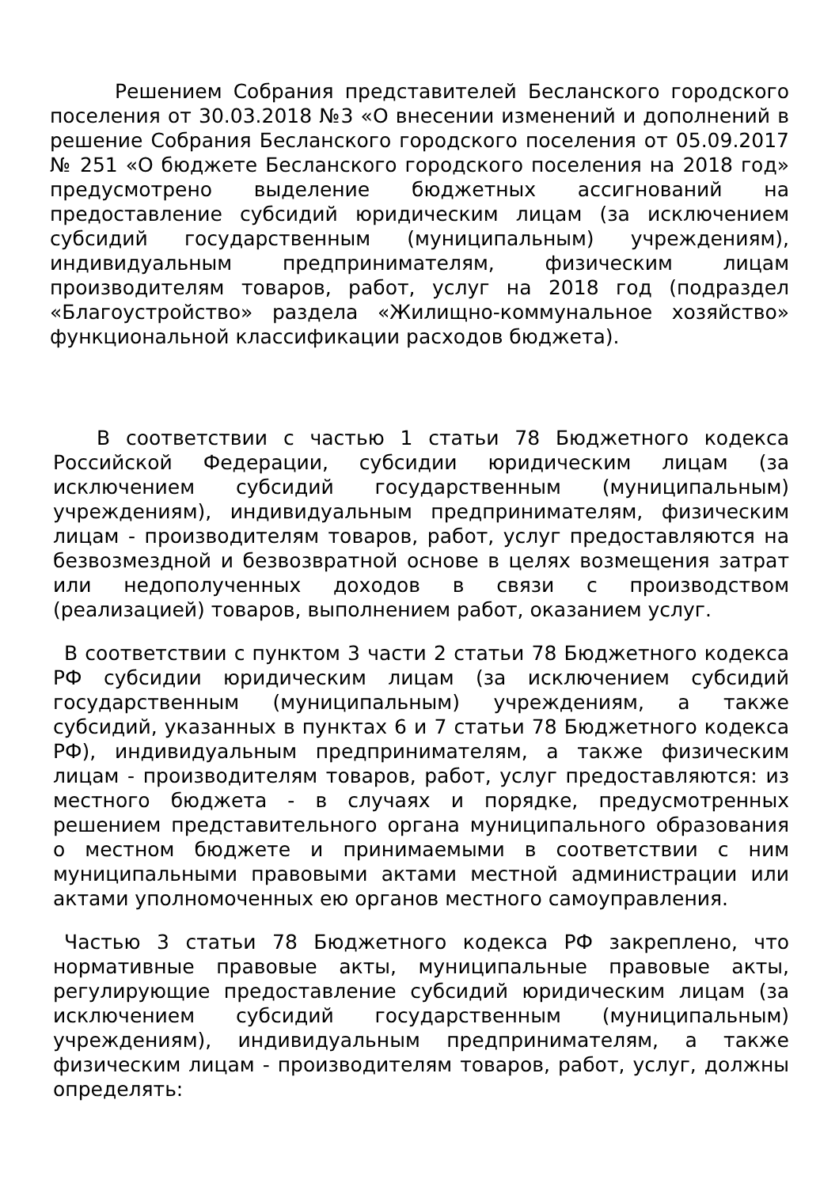Решением Собрания представителей Бесланского городского поселения от 30.03.2018 №3 «О внесении изменений и дополнений в решение Собрания Бесланского городского поселения от 05.09.2017 № 251 «О бюджете Бесланского городского поселения на 2018 год» предусмотрено выделение бюджетных ассигнований на предоставление субсидий юридическим лицам (за исключением субсидий государственным (муниципальным) учреждениям), индивидуальным предпринимателям, физическим лицам производителям товаров, работ, услуг на 2018 год (подраздел «Благоустройство» раздела «Жилищно-коммунальное хозяйство» функциональной классификации расходов бюджета).
В соответствии с частью 1 статьи 78 Бюджетного кодекса Российской Федерации, субсидии юридическим лицам (за исключением субсидий государственным (муниципальным) учреждениям), индивидуальным предпринимателям, физическим лицам - производителям товаров, работ, услуг предоставляются на безвозмездной и безвозвратной основе в целях возмещения затрат или недополученных доходов в связи с производством (реализацией) товаров, выполнением работ, оказанием услуг.
В соответствии с пунктом 3 части 2 статьи 78 Бюджетного кодекса РФ субсидии юридическим лицам (за исключением субсидий государственным (муниципальным) учреждениям, а также субсидий, указанных в пунктах 6 и 7 статьи 78 Бюджетного кодекса РФ), индивидуальным предпринимателям, а также физическим лицам - производителям товаров, работ, услуг предоставляются: из местного бюджета - в случаях и порядке, предусмотренных решением представительного органа муниципального образования о местном бюджете и принимаемыми в соответствии с ним муниципальными правовыми актами местной администрации или актами уполномоченных ею органов местного самоуправления.
Частью 3 статьи 78 Бюджетного кодекса РФ закреплено, что нормативные правовые акты, муниципальные правовые акты, регулирующие предоставление субсидий юридическим лицам (за исключением субсидий государственным (муниципальным) учреждениям), индивидуальным предпринимателям, а также физическим лицам - производителям товаров, работ, услуг, должны определять: